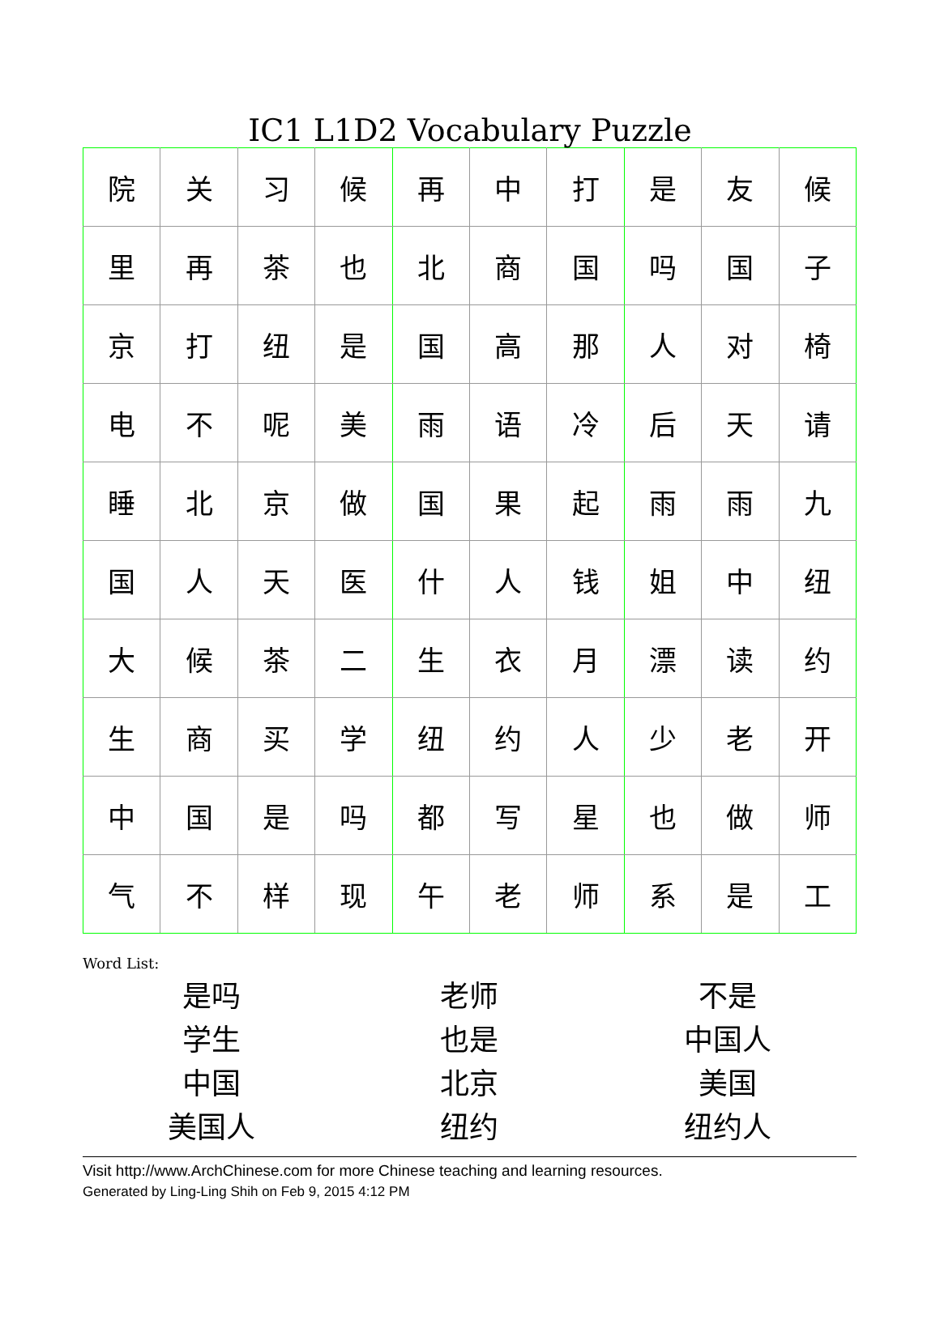IC1 L1D2 Vocabulary Puzzle
| 院 | 关 | 习 | 候 | 再 | 中 | 打 | 是 | 友 | 候 |
| 里 | 再 | 茶 | 也 | 北 | 商 | 国 | 吗 | 国 | 子 |
| 京 | 打 | 纽 | 是 | 国 | 高 | 那 | 人 | 对 | 椅 |
| 电 | 不 | 呢 | 美 | 雨 | 语 | 冷 | 后 | 天 | 请 |
| 睡 | 北 | 京 | 做 | 国 | 果 | 起 | 雨 | 雨 | 九 |
| 国 | 人 | 天 | 医 | 什 | 人 | 钱 | 姐 | 中 | 纽 |
| 大 | 候 | 茶 | 二 | 生 | 衣 | 月 | 漂 | 读 | 约 |
| 生 | 商 | 买 | 学 | 纽 | 约 | 人 | 少 | 老 | 开 |
| 中 | 国 | 是 | 吗 | 都 | 写 | 星 | 也 | 做 | 师 |
| 气 | 不 | 样 | 现 | 午 | 老 | 师 | 系 | 是 | 工 |
Word List:
| 是吗 | 老师 | 不是 |
| 学生 | 也是 | 中国人 |
| 中国 | 北京 | 美国 |
| 美国人 | 纽约 | 纽约人 |
Visit http://www.ArchChinese.com for more Chinese teaching and learning resources.
Generated by Ling-Ling Shih on Feb 9, 2015 4:12 PM